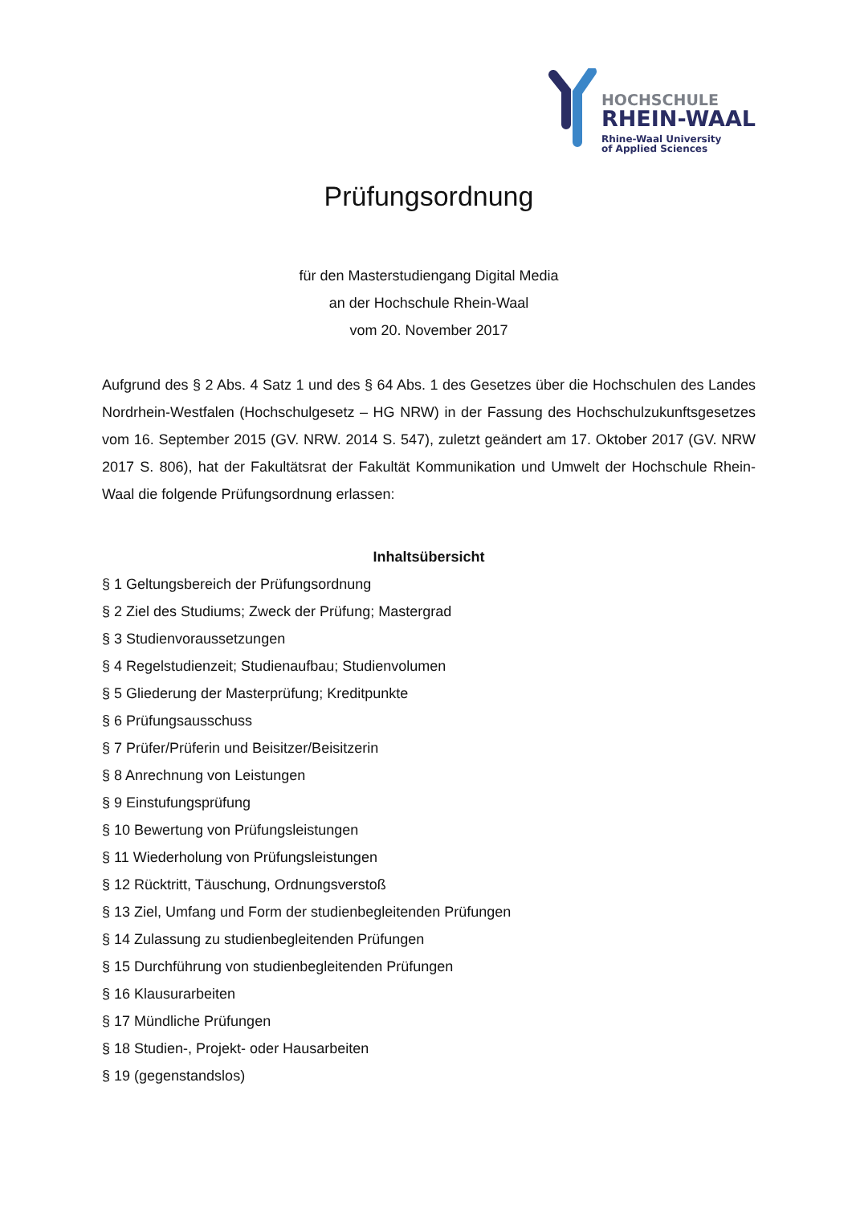HOCHSCHULE
RHEIN-WAAL
Rhine-Waal University
of Applied Sciences
Prüfungsordnung
für den Masterstudiengang Digital Media
an der Hochschule Rhein-Waal
vom 20. November 2017
Aufgrund des § 2 Abs. 4 Satz 1 und des § 64 Abs. 1 des Gesetzes über die Hochschulen des Landes Nordrhein-Westfalen (Hochschulgesetz – HG NRW) in der Fassung des Hochschulzukunftsgesetzes vom 16. September 2015 (GV. NRW. 2014 S. 547), zuletzt geändert am 17. Oktober 2017 (GV. NRW 2017 S. 806), hat der Fakultätsrat der Fakultät Kommunikation und Umwelt der Hochschule Rhein-Waal die folgende Prüfungsordnung erlassen:
Inhaltsübersicht
§ 1 Geltungsbereich der Prüfungsordnung
§ 2 Ziel des Studiums; Zweck der Prüfung; Mastergrad
§ 3 Studienvoraussetzungen
§ 4 Regelstudienzeit; Studienaufbau; Studienvolumen
§ 5 Gliederung der Masterprüfung; Kreditpunkte
§ 6 Prüfungsausschuss
§ 7 Prüfer/Prüferin und Beisitzer/Beisitzerin
§ 8 Anrechnung von Leistungen
§ 9 Einstufungsprüfung
§ 10 Bewertung von Prüfungsleistungen
§ 11 Wiederholung von Prüfungsleistungen
§ 12 Rücktritt, Täuschung, Ordnungsverstoß
§ 13 Ziel, Umfang und Form der studienbegleitenden Prüfungen
§ 14 Zulassung zu studienbegleitenden Prüfungen
§ 15 Durchführung von studienbegleitenden Prüfungen
§ 16 Klausurarbeiten
§ 17 Mündliche Prüfungen
§ 18 Studien-, Projekt- oder Hausarbeiten
§ 19 (gegenstandslos)